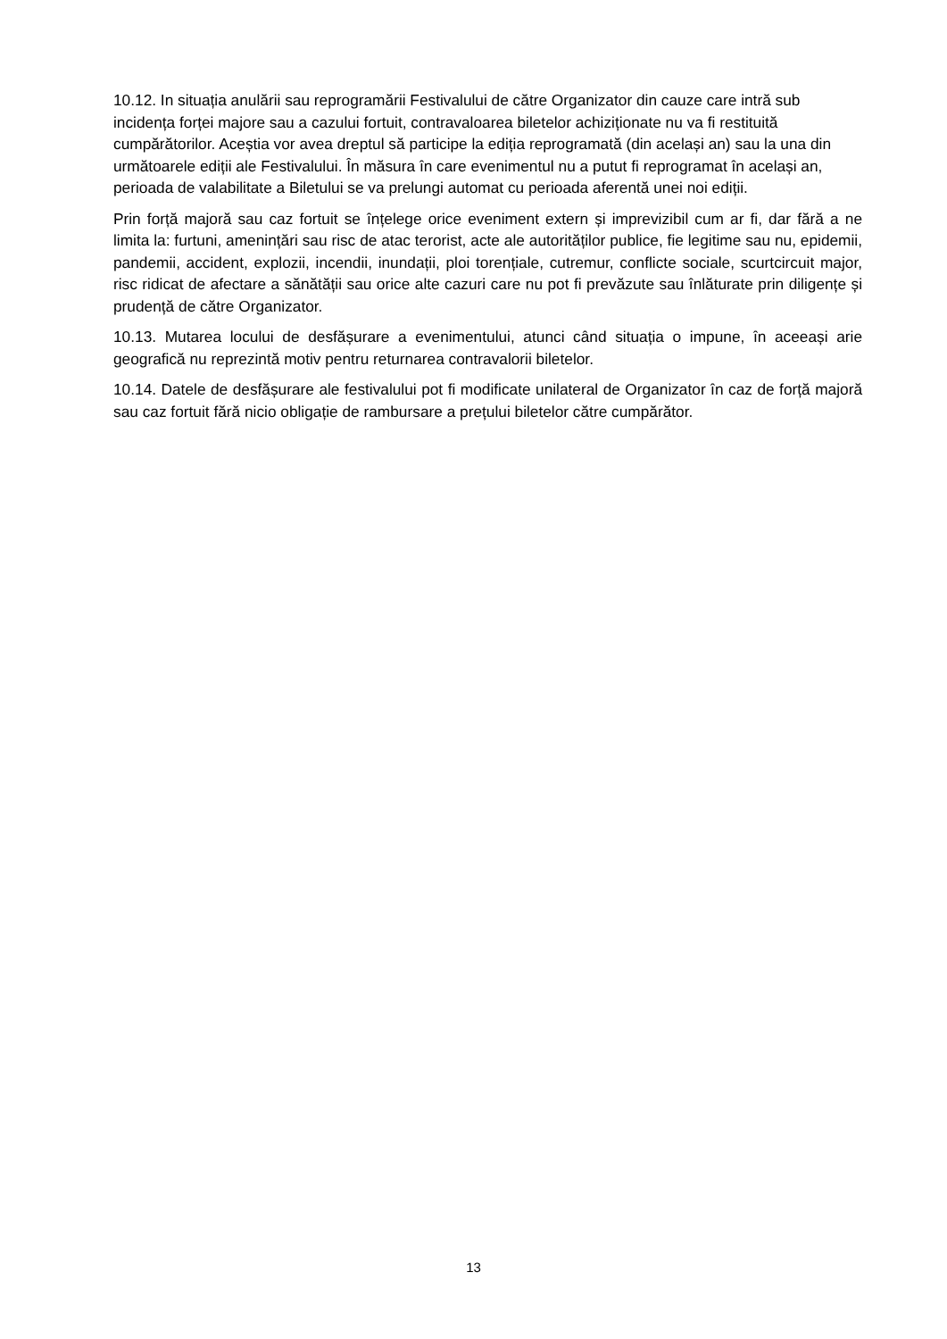10.12. In situația anulării sau reprogramării Festivalului de către Organizator din cauze care intră sub incidența forței majore sau a cazului fortuit, contravaloarea biletelor achiziționate nu va fi restituită cumpărătorilor. Aceștia vor avea dreptul să participe la ediția reprogramată (din același an) sau la una din următoarele ediții ale Festivalului. În măsura în care evenimentul nu a putut fi reprogramat în același an, perioada de valabilitate a Biletului se va prelungi automat cu perioada aferentă unei noi ediții.
Prin forță majoră sau caz fortuit se înțelege orice eveniment extern și imprevizibil cum ar fi, dar fără a ne limita la: furtuni, amenințări sau risc de atac terorist, acte ale autorităților publice, fie legitime sau nu, epidemii, pandemii, accident, explozii, incendii, inundații, ploi torențiale, cutremur, conflicte sociale, scurtcircuit major, risc ridicat de afectare a sănătății sau orice alte cazuri care nu pot fi prevăzute sau înlăturate prin diligențe și prudență de către Organizator.
10.13. Mutarea locului de desfășurare a evenimentului, atunci când situația o impune, în aceeași arie geografică nu reprezintă motiv pentru returnarea contravalorii biletelor.
10.14. Datele de desfășurare ale festivalului pot fi modificate unilateral de Organizator în caz de forță majoră sau caz fortuit fără nicio obligație de rambursare a prețului biletelor către cumpărător.
13